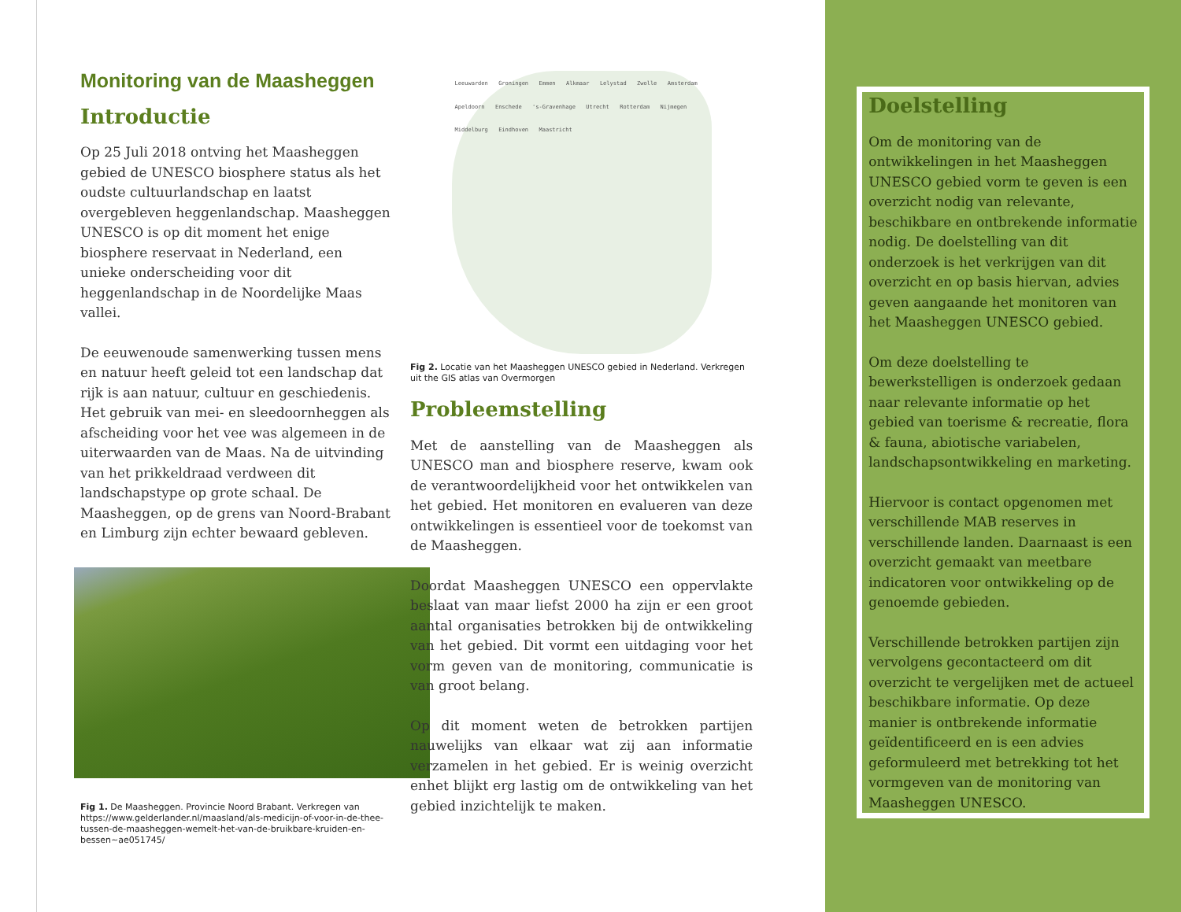Monitoring van de Maasheggen
Introductie
Op 25 Juli 2018 ontving het Maasheggen gebied de UNESCO biosphere status als het oudste cultuurlandschap en laatst overgebleven heggenlandschap. Maasheggen UNESCO is op dit moment het enige biosphere reservaat in Nederland, een unieke onderscheiding voor dit heggenlandschap in de Noordelijke Maas vallei.
De eeuwenoude samenwerking tussen mens en natuur heeft geleid tot een landschap dat rijk is aan natuur, cultuur en geschiedenis. Het gebruik van mei- en sleedoornheggen als afscheiding voor het vee was algemeen in de uiterwaarden van de Maas. Na de uitvinding van het prikkeldraad verdween dit landschapstype op grote schaal. De Maasheggen, op de grens van Noord-Brabant en Limburg zijn echter bewaard gebleven.
Fig 1. De Maasheggen. Provincie Noord Brabant. Verkregen van https://www.gelderlander.nl/maasland/als-medicijn-of-voor-in-de-thee-tussen-de-maasheggen-wemelt-het-van-de-bruikbare-kruiden-en-bessen~ae051745/
Leeuwarden Groningen Emmen Alkmaar Lelystad Zwolle Amsterdam Apeldoorn Enschede 's-Gravenhage Utrecht Rotterdam Nijmegen Middelburg Eindhoven Maastricht
Fig 2. Locatie van het Maasheggen UNESCO gebied in Nederland. Verkregen uit the GIS atlas van Overmorgen
Probleemstelling
Met de aanstelling van de Maasheggen als UNESCO man and biosphere reserve, kwam ook de verantwoordelijkheid voor het ontwikkelen van het gebied. Het monitoren en evalueren van deze ontwikkelingen is essentieel voor de toekomst van de Maasheggen.
Doordat Maasheggen UNESCO een oppervlakte beslaat van maar liefst 2000 ha zijn er een groot aantal organisaties betrokken bij de ontwikkeling van het gebied. Dit vormt een uitdaging voor het vorm geven van de monitoring, communicatie is van groot belang.
Op dit moment weten de betrokken partijen nauwelijks van elkaar wat zij aan informatie verzamelen in het gebied. Er is weinig overzicht enhet blijkt erg lastig om de ontwikkeling van het gebied inzichtelijk te maken.
Doelstelling
Om de monitoring van de ontwikkelingen in het Maasheggen UNESCO gebied vorm te geven is een overzicht nodig van relevante, beschikbare en ontbrekende informatie nodig. De doelstelling van dit onderzoek is het verkrijgen van dit overzicht en op basis hiervan, advies geven aangaande het monitoren van het Maasheggen UNESCO gebied.
Om deze doelstelling te bewerkstelligen is onderzoek gedaan naar relevante informatie op het gebied van toerisme & recreatie, flora & fauna, abiotische variabelen, landschapsontwikkeling en marketing.
Hiervoor is contact opgenomen met verschillende MAB reserves in verschillende landen. Daarnaast is een overzicht gemaakt van meetbare indicatoren voor ontwikkeling op de genoemde gebieden.
Verschillende betrokken partijen zijn vervolgens gecontacteerd om dit overzicht te vergelijken met de actueel beschikbare informatie. Op deze manier is ontbrekende informatie geïdentificeerd en is een advies geformuleerd met betrekking tot het vormgeven van de monitoring van Maasheggen UNESCO.